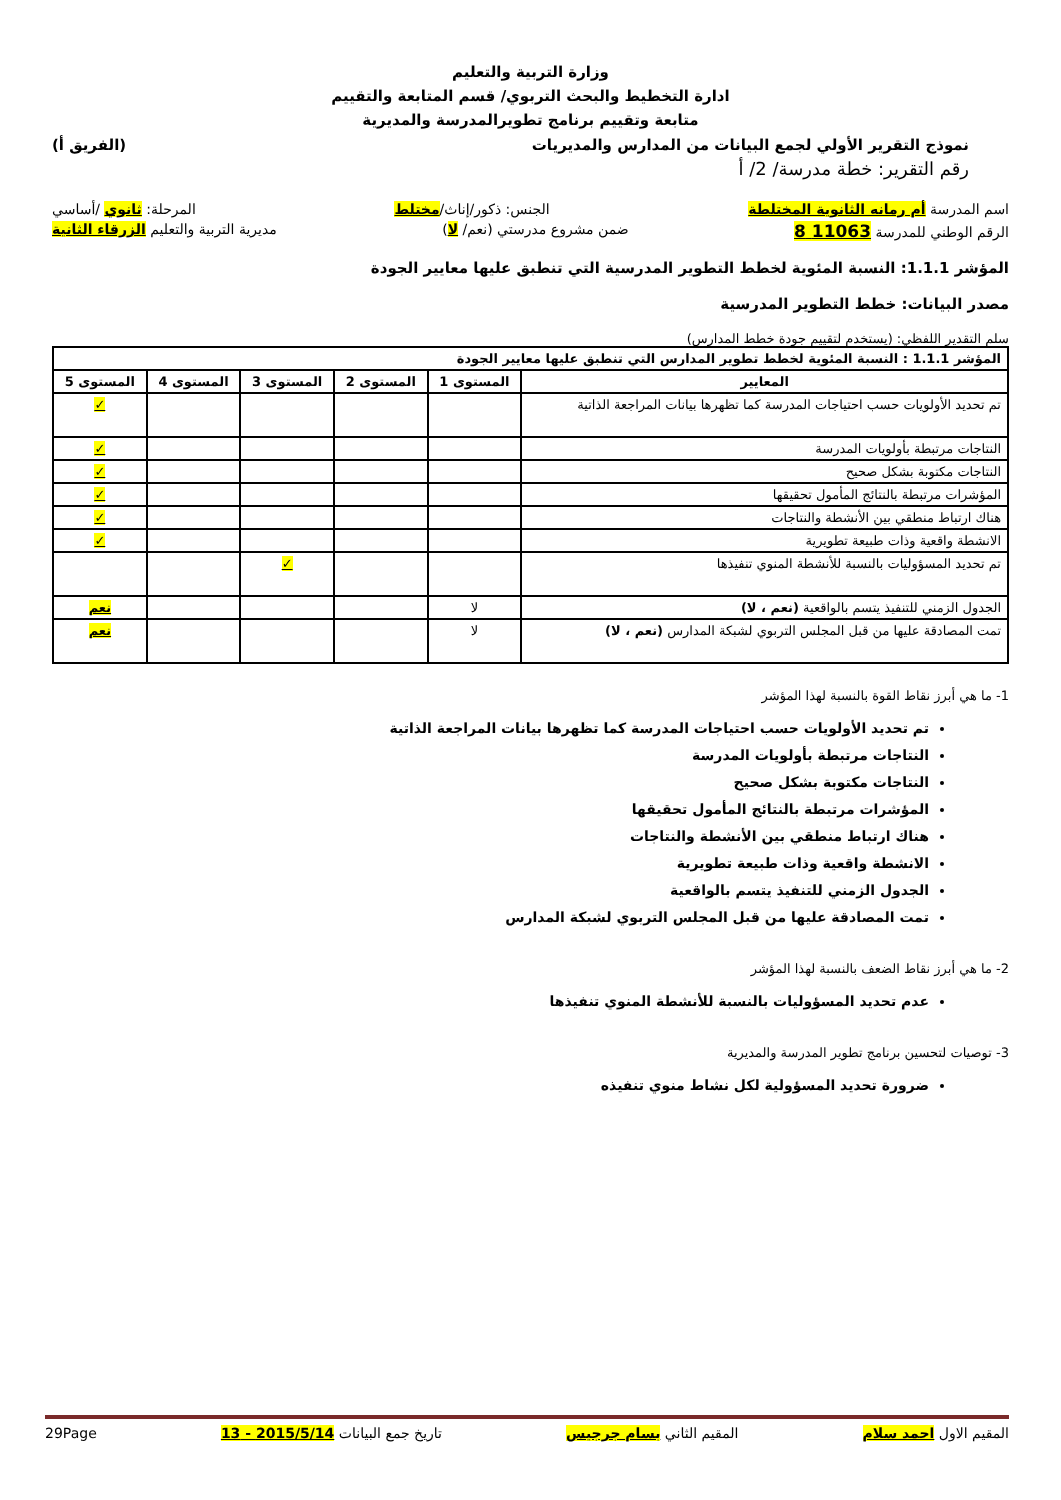وزارة التربية والتعليم
ادارة التخطيط والبحث التربوي/ قسم المتابعة والتقييم
متابعة وتقييم برنامج تطويرالمدرسة والمديرية
نموذج التقرير الأولي لجمع البيانات من المدارس والمديريات (الفريق أ)
رقم التقرير: خطة مدرسة/ 2/ أ
اسم المدرسة أم رمانه الثانوية المختلطة الجنس: ذكور/إناث/مختلط المرحلة: ثانوي /أساسي
الرقم الوطني للمدرسة 11063 8 ضمن مشروع مدرستي (نعم/ لا) مديرية التربية والتعليم الزرقاء الثانية
المؤشر 1.1.1: النسبة المئوية لخطط التطوير المدرسية التي تنطبق عليها معايير الجودة
مصدر البيانات: خطط التطوير المدرسية
سلم التقدير اللفظي: (يستخدم لتقييم جودة خطط المدارس)
| المؤشر 1.1.1 : النسبة المئوية لخطط تطوير المدارس التي تنطبق عليها معايير الجودة | | | | | |
| --- | --- | --- | --- | --- | --- |
| المعايير | المستوى 1 | المستوى 2 | المستوى 3 | المستوى 4 | المستوى 5 |
| تم تحديد الأولويات حسب احتياجات المدرسة كما تظهرها بيانات المراجعة الذاتية | | | | | ✓ |
| النتاجات مرتبطة بأولويات المدرسة | | | | | ✓ |
| النتاجات مكتوبة بشكل صحيح | | | | | ✓ |
| المؤشرات مرتبطة بالنتائج المأمول تحقيقها | | | | | ✓ |
| هناك ارتباط منطقي بين الأنشطة والنتاجات | | | | | ✓ |
| الانشطة واقعية وذات طبيعة تطويرية | | | | | ✓ |
| تم تحديد المسؤوليات بالنسبة للأنشطة المنوي تنفيذها | | | ✓ | | |
| الجدول الزمني للتنفيذ يتسم بالواقعية (نعم ، لا) | لا | | | | نعم |
| تمت المصادقة عليها من قبل المجلس التربوي لشبكة المدارس (نعم ، لا) | لا | | | | نعم |
1- ما هي أبرز نقاط القوة بالنسبة لهذا المؤشر
تم تحديد الأولويات حسب احتياجات المدرسة كما تظهرها بيانات المراجعة الذاتية
النتاجات مرتبطة بأولويات المدرسة
النتاجات مكتوبة بشكل صحيح
المؤشرات مرتبطة بالنتائج المأمول تحقيقها
هناك ارتباط منطقي بين الأنشطة والنتاجات
الانشطة واقعية وذات طبيعة تطويرية
الجدول الزمني للتنفيذ يتسم بالواقعية
تمت المصادقة عليها من قبل المجلس التربوي لشبكة المدارس
2- ما هي أبرز نقاط الضعف بالنسبة لهذا المؤشر
عدم تحديد المسؤوليات بالنسبة للأنشطة المنوي تنفيذها
3- توصيات لتحسين برنامج تطوير المدرسة والمديرية
ضرورة تحديد المسؤولية لكل نشاط منوي تنفيذه
المقيم الاول احمد سلام المقيم الثاني بسام جرجيس تاريخ جمع البيانات 2015/5/14 - 13 29Page